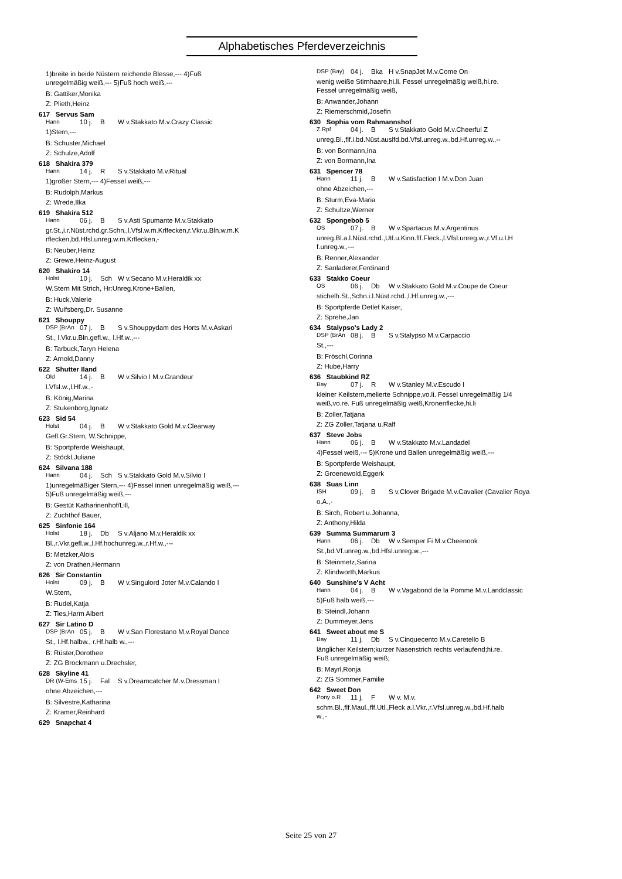Alphabetisches Pferdeverzeichnis
1)breite in beide Nüstern reichende Blesse,--- 4)Fuß
unregelmäßig weiß,--- 5)Fuß hoch weiß,---
B: Gattiker,Monika
Z: Plieth,Heinz
617 Servus Sam
Hann 10 j. B W v.Stakkato M.v.Crazy Classic
1)Stern,---
B: Schuster,Michael
Z: Schulze,Adolf
618 Shakira 379
Hann 14 j. R S v.Stakkato M.v.Ritual
1)großer Stern,--- 4)Fessel weiß,---
B: Rudolph,Markus
Z: Wrede,Ilka
619 Shakira 512
Hann 06 j. B S v.Asti Spumante M.v.Stakkato
gr.St.,i.r.Nüst.rchd.gr.Schn.,l.Vfsl.w.m.Krlfecken,r.Vkr.u.Bln.w.m.K
rflecken,bd.Hfsl.unreg.w.m.Krflecken,-
B: Neuber,Heinz
Z: Grewe,Heinz-August
620 Shakiro 14
Holst 10 j. Sch W v.Secano M.v.Heraldik xx
W.Stern Mit Strich, Hr:Unreg.Krone+Ballen,
B: Huck,Valerie
Z: Wulfsberg,Dr. Susanne
621 Shouppy
DSP (BrAn 07 j. B S v.Shouppydam des Horts M.v.Askari
St., l.Vkr.u.Bln.gefl.w., l.Hf.w.,---
B: Tarbuck,Taryn Helena
Z: Arnold,Danny
622 Shutter Iland
Old 14 j. B W v.Silvio I M.v.Grandeur
l.Vfsl.w.,l.Hf.w.,-
B: König,Marina
Z: Stukenborg,Ignatz
623 Sid 54
Holst 04 j. B W v.Stakkato Gold M.v.Clearway
Gefl.Gr.Stern, W.Schnippe,
B: Sportpferde Weishaupt,
Z: Stöckl,Juliane
624 Silvana 188
Hann 04 j. Sch S v.Stakkato Gold M.v.Silvio I
1)unregelmäßiger Stern,--- 4)Fessel innen unregelmäßig weiß,---
5)Fuß unregelmäßig weiß,---
B: Gestüt Katharinenhof/Lill,
Z: Zuchthof Bauer,
625 Sinfonie 164
Holst 18 j. Db S v.Aljano M.v.Heraldik xx
Bl.,r.Vkr.gefl.w.,l.Hf.hochunreg.w.,r.Hf.w.,---
B: Metzker,Alois
Z: von Drathen,Hermann
626 Sir Constantin
Holst 09 j. B W v.Singulord Joter M.v.Calando I
W.Stern,
B: Rudel,Katja
Z: Ties,Harm Albert
627 Sir Latino D
DSP (BrAn 05 j. B W v.San Florestano M.v.Royal Dance
St., l.Hf.halbw., r.Hf.halb w.,---
B: Rüster,Dorothee
Z: ZG Brockmann u.Drechsler,
628 Skyline 41
DR (W-Ems 15 j. Fal S v.Dreamcatcher M.v.Dressman I
ohne Abzeichen,---
B: Silvestre,Katharina
Z: Kramer,Reinhard
629 Snapchat 4
DSP (Bay) 04 j. Bka H v.SnapJet M.v.Come On
wenig weiße Stirnhaare,hi.li. Fessel unregelmäßig weiß,hi.re.
Fessel unregelmäßig weiß,
B: Anwander,Johann
Z: Riemerschmid,Josefin
630 Sophia vom Rahmannshof
Z.Rpf 04 j. B S v.Stakkato Gold M.v.Cheerful Z
unreg.Bl.,flf.i.bd.Nüst.auslfd.bd.Vfsl.unreg.w.,bd.Hf.unreg.w.,--
B: von Bormann,Ina
Z: von Bormann,Ina
631 Spencer 78
Hann 11 j. B W v.Satisfaction I M.v.Don Juan
ohne Abzeichen,---
B: Sturm,Eva-Maria
Z: Schultze,Werner
632 Spongebob 5
OS 07 j. B W v.Spartacus M.v.Argentinus
unreg.Bl.a.l.Nüst.rchd.,Utl.u.Kinn.flf.Fleck.,l.Vfsl.unreg.w.,r.Vf.u.l.H
f.unreg.w.,---
B: Renner,Alexander
Z: Sanladerer,Ferdinand
633 Stakko Coeur
OS 06 j. Db W v.Stakkato Gold M.v.Coupe de Coeur
stichelh.St.,Schn.i.l.Nüst.rchd.,l.Hf.unreg.w.,---
B: Sportpferde Detlef Kaiser,
Z: Sprehe,Jan
634 Stalypso's Lady 2
DSP (BrAn 08 j. B S v.Stalypso M.v.Carpaccio
St.,---
B: Fröschl,Corinna
Z: Hube,Harry
636 Staubkind RZ
Bay 07 j. R W v.Stanley M.v.Escudo I
kleiner Keilstern,melierte Schnippe,vo.li. Fessel unregelmäßig 1/4
weiß,vo.re. Fuß unregelmäßig weiß,Kronenflecke,hi.li
B: Zoller,Tatjana
Z: ZG Zoller,Tatjana u.Ralf
637 Steve Jobs
Hann 06 j. B W v.Stakkato M.v.Landadel
4)Fessel weiß,--- 5)Krone und Ballen unregelmäßig weiß,---
B: Sportpferde Weishaupt,
Z: Groenewold,Eggerk
638 Suas Linn
ISH 09 j. B S v.Clover Brigade M.v.Cavalier (Cavalier Roya
o.A.,-
B: Sirch, Robert u.Johanna,
Z: Anthony,Hilda
639 Summa Summarum 3
Hann 06 j. Db W v.Semper Fi M.v.Cheenook
St.,bd.Vf.unreg.w.,bd.Hfsl.unreg.w.,---
B: Steinmetz,Sarina
Z: Klindworth,Markus
640 Sunshine's V Acht
Hann 04 j. B W v.Vagabond de la Pomme M.v.Landclassic
5)Fuß halb weiß,---
B: Steindl,Johann
Z: Dummeyer,Jens
641 Sweet about me S
Bay 11 j. Db S v.Cinquecento M.v.Caretello B
länglicher Keilstern;kurzer Nasenstrich rechts verlaufend;hi.re.
Fuß unregelmäßig weiß;
B: Mayrl,Ronja
Z: ZG Sommer,Familie
642 Sweet Don
Pony o.R 11 j. F W v. M.v.
schm.Bl.,flf.Maul.,flf.Utl.,Fleck a.l.Vkr.,r.Vfsl.unreg.w.,bd.Hf.halb
w.,-
Seite 25 von 27